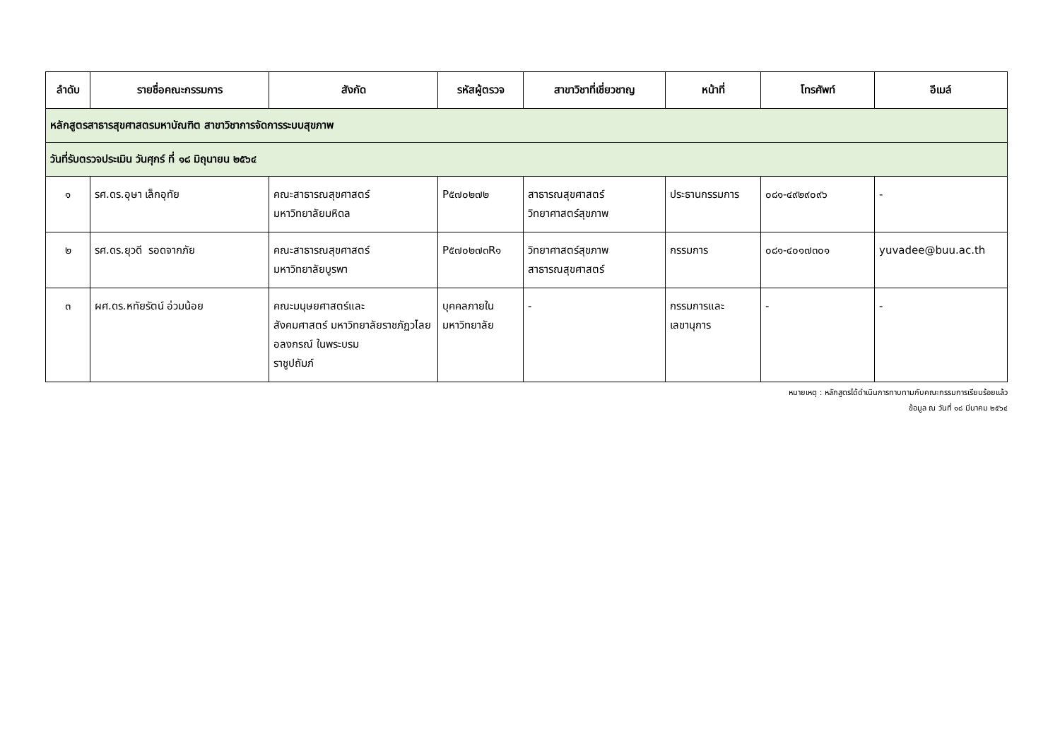| ลำดับ | รายชื่อคณะกรรมการ | สังกัด | รหัสผู้ตรวจ | สาขาวิชาที่เชี่ยวชาญ | หน้าที่ | โทรศัพท์ | อีเมล์ |
| --- | --- | --- | --- | --- | --- | --- | --- |
| หลักสูตรสาธารสุขศาสตรมหาบัณฑิต สาขาวิชาการจัดการระบบสุขภาพ | | | | | | | |
| วันที่รับตรวจประเมิน วันศุกร์ ที่ ๑๘ มิถุนายน ๒๕๖๔ | | | | | | | |
| ๑ | รศ.ดร.อุษา เล็กอุทัย | คณะสาธารณสุขศาสตร์ มหาวิทยาลัยมหิดล | P๕๗๐๒๗๒ | สาธารณสุขศาสตร์ วิทยาศาสตร์สุขภาพ | ประธานกรรมการ | ๐๘๑-๔๙๒๙๐๙๖ | - |
| ๒ | รศ.ดร.ยุวดี รอดจากภัย | คณะสาธารณสุขศาสตร์ มหาวิทยาลัยบูรพา | P๕๗๐๒๗๓R๑ | วิทยาศาสตร์สุขภาพ สาธารณสุขศาสตร์ | กรรมการ | ๐๘๑-๔๐๑๗๓๐๑ | yuvadee@buu.ac.th |
| ๓ | ผศ.ดร.หทัยรัตน์ อ่วมน้อย | คณะมนุษยศาสตร์และ สังคมศาสตร์ มหาวิทยาลัยราชภัฏวไลยอลงกรณ์ ในพระบรม ราชูปถัมภ์ | บุคคลภายใน มหาวิทยาลัย | - | กรรมการและ เลขานุการ | - | - |
หมายเหตุ : หลักสูตรได้ดำเนินการทาบทามกับคณะกรรมการเรียบร้อยแล้ว
ข้อมูล ณ วันที่ ๑๘ มีนาคม ๒๕๖๔